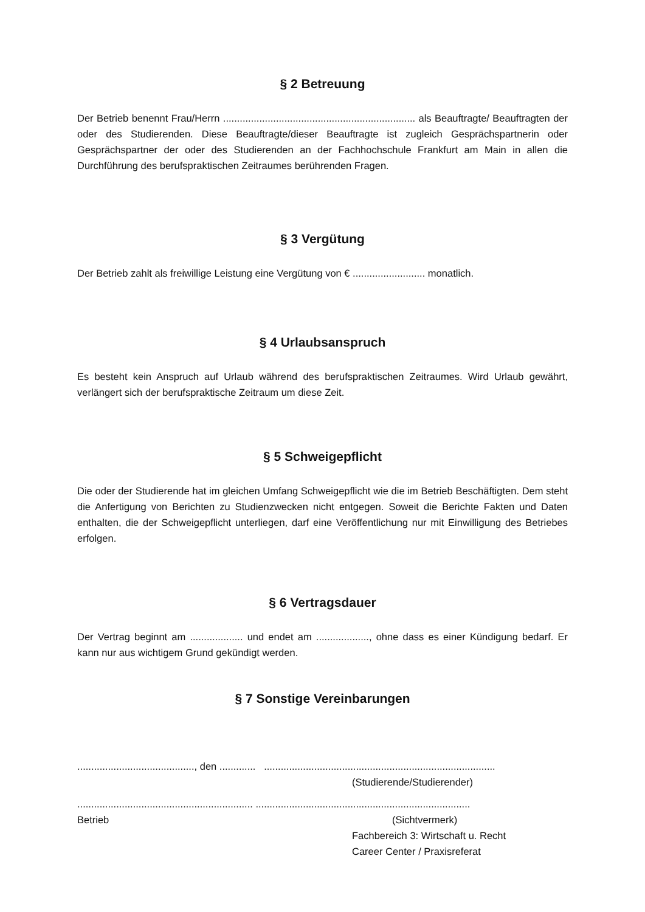§ 2 Betreuung
Der Betrieb benennt Frau/Herrn ..................................................................... als Beauftragte/ Beauftragten der oder des Studierenden. Diese Beauftragte/dieser Beauftragte ist zugleich Gesprächspartnerin oder Gesprächspartner der oder des Studierenden an der Fachhoch­schule Frankfurt am Main in allen die Durchführung des berufspraktischen Zeitraumes be­rührenden Fragen.
§ 3 Vergütung
Der Betrieb zahlt als freiwillige Leistung eine Vergütung von € .......................... monatlich.
§ 4 Urlaubsanspruch
Es besteht kein Anspruch auf Urlaub während des berufspraktischen Zeitraumes. Wird Ur­laub gewährt, verlängert sich der berufspraktische Zeitraum um diese Zeit.
§ 5 Schweigepflicht
Die oder der Studierende hat im gleichen Umfang Schweigepflicht wie die im Betrieb Be­schäftigten. Dem steht die Anfertigung von Berichten zu Studienzwecken nicht entgegen. Soweit die Berichte Fakten und Daten enthalten, die der Schweigepflicht unterliegen, darf eine Veröffentlichung nur mit Einwilligung des Betriebes erfolgen.
§ 6 Vertragsdauer
Der Vertrag beginnt am ................... und endet am ..................., ohne dass es einer Kündi­gung bedarf. Er kann nur aus wichtigem Grund gekündigt werden.
§ 7 Sonstige Vereinbarungen
.........................................., den ............. ...................................................................................
(Studierende/Studierender)
............................................................... .............................................................................
Betrieb (Sichtvermerk)
Fachbereich 3: Wirtschaft u. Recht
Career Center / Praxisreferat